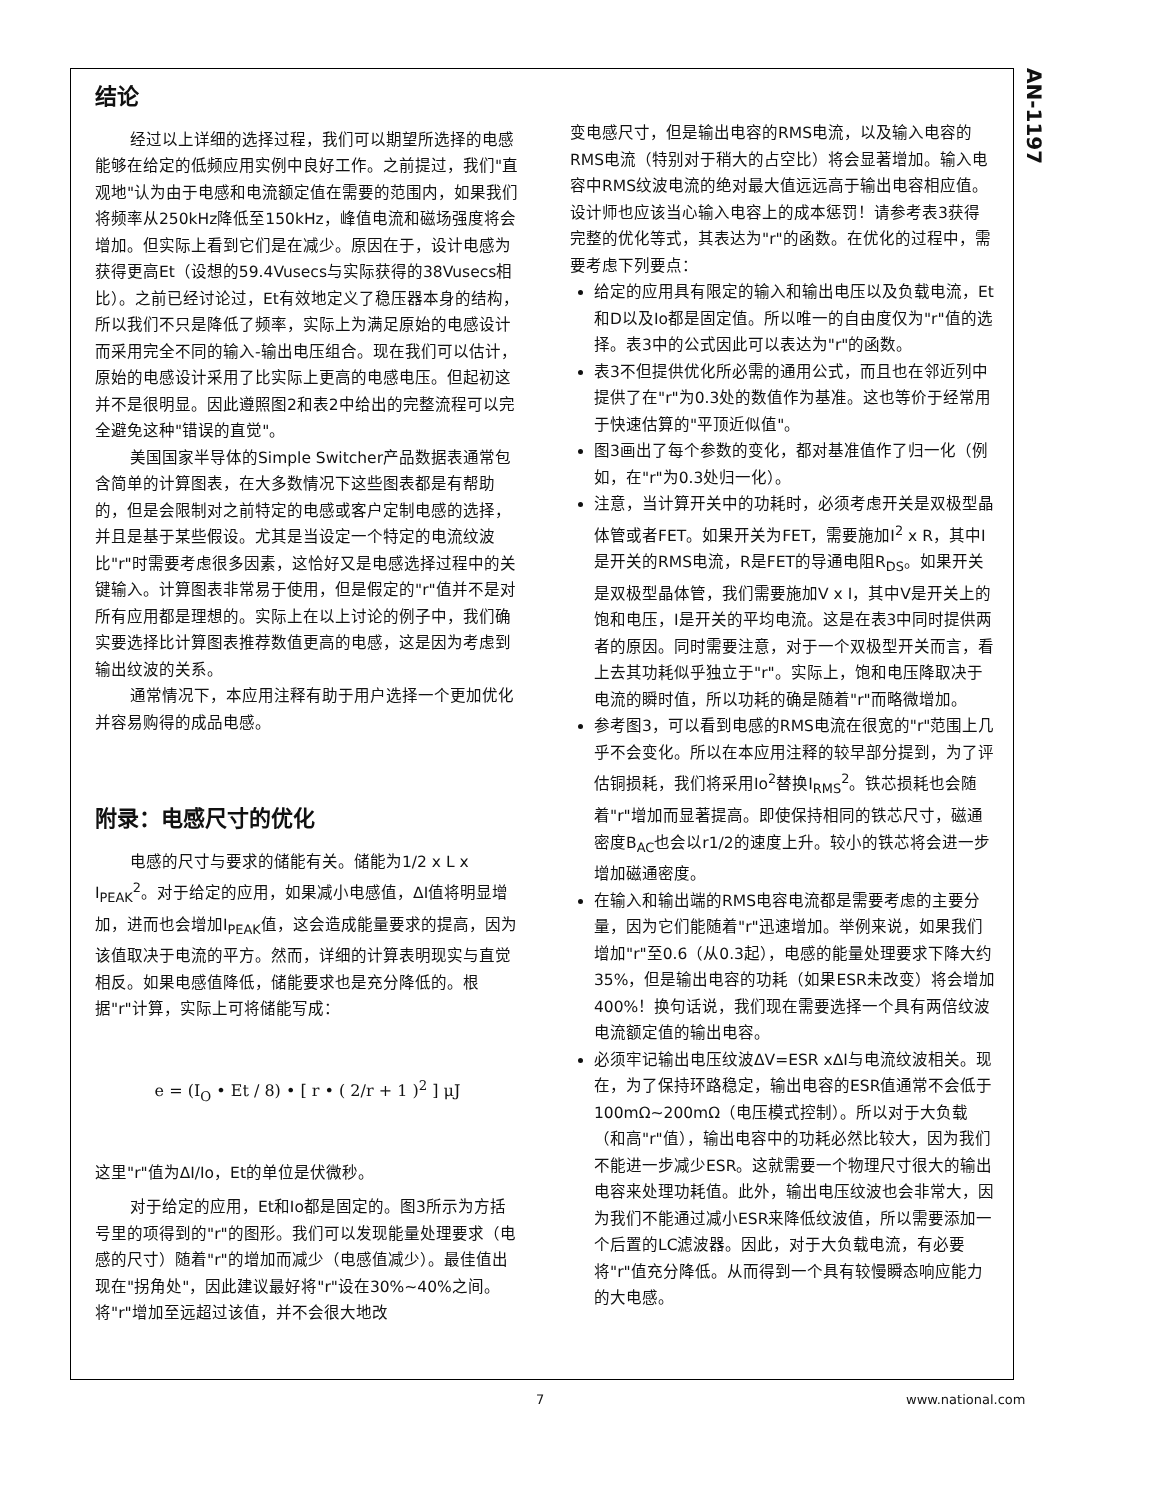AN-1197
结论
经过以上详细的选择过程，我们可以期望所选择的电感能够在给定的低频应用实例中良好工作。之前提过，我们"直观地"认为由于电感和电流额定值在需要的范围内，如果我们将频率从250kHz降低至150kHz，峰值电流和磁场强度将会增加。但实际上看到它们是在减少。原因在于，设计电感为获得更高Et（设想的59.4Vusecs与实际获得的38Vusecs相比）。之前已经讨论过，Et有效地定义了稳压器本身的结构，所以我们不只是降低了频率，实际上为满足原始的电感设计而采用完全不同的输入-输出电压组合。现在我们可以估计，原始的电感设计采用了比实际上更高的电感电压。但起初这并不是很明显。因此遵照图2和表2中给出的完整流程可以完全避免这种"错误的直觉"。
美国国家半导体的Simple Switcher产品数据表通常包含简单的计算图表，在大多数情况下这些图表都是有帮助的，但是会限制对之前特定的电感或客户定制电感的选择，并且是基于某些假设。尤其是当设定一个特定的电流纹波比"r"时需要考虑很多因素，这恰好又是电感选择过程中的关键输入。计算图表非常易于使用，但是假定的"r"值并不是对所有应用都是理想的。实际上在以上讨论的例子中，我们确实要选择比计算图表推荐数值更高的电感，这是因为考虑到输出纹波的关系。
通常情况下，本应用注释有助于用户选择一个更加优化并容易购得的成品电感。
附录：电感尺寸的优化
电感的尺寸与要求的储能有关。储能为1/2 x L x I<sub>PEAK</sub><sup>2</sup>。对于给定的应用，如果减小电感值，ΔI值将明显增加，进而也会增加I<sub>PEAK</sub>值，这会造成能量要求的提高，因为该值取决于电流的平方。然而，详细的计算表明现实与直觉相反。如果电感值降低，储能要求也是充分降低的。根据"r"计算，实际上可将储能写成：
e = (I<sub>O</sub> • Et / 8) • [ r • ( 2/r + 1 )<sup>2</sup> ] μJ
这里"r"值为ΔI/Io，Et的单位是伏微秒。
对于给定的应用，Et和Io都是固定的。图3所示为方括号里的项得到的"r"的图形。我们可以发现能量处理要求（电感的尺寸）随着"r"的增加而减少（电感值减少）。最佳值出现在"拐角处"，因此建议最好将"r"设在30%~40%之间。将"r"增加至远超过该值，并不会很大地改
变电感尺寸，但是输出电容的RMS电流，以及输入电容的RMS电流（特别对于稍大的占空比）将会显著增加。输入电容中RMS纹波电流的绝对最大值远远高于输出电容相应值。设计师也应该当心输入电容上的成本惩罚！请参考表3获得完整的优化等式，其表达为"r"的函数。在优化的过程中，需要考虑下列要点：
给定的应用具有限定的输入和输出电压以及负载电流，Et和D以及Io都是固定值。所以唯一的自由度仅为"r"值的选择。表3中的公式因此可以表达为"r"的函数。
表3不但提供优化所必需的通用公式，而且也在邻近列中提供了在"r"为0.3处的数值作为基准。这也等价于经常用于快速估算的"平顶近似值"。
图3画出了每个参数的变化，都对基准值作了归一化（例如，在"r"为0.3处归一化）。
注意，当计算开关中的功耗时，必须考虑开关是双极型晶体管或者FET。如果开关为FET，需要施加I<sup>2</sup> x R，其中I是开关的RMS电流，R是FET的导通电阻R<sub>DS</sub>。如果开关是双极型晶体管，我们需要施加V x I，其中V是开关上的饱和电压，I是开关的平均电流。这是在表3中同时提供两者的原因。同时需要注意，对于一个双极型开关而言，看上去其功耗似乎独立于"r"。实际上，饱和电压降取决于电流的瞬时值，所以功耗的确是随着"r"而略微增加。
参考图3，可以看到电感的RMS电流在很宽的"r"范围上几乎不会变化。所以在本应用注释的较早部分提到，为了评估铜损耗，我们将采用Io<sup>2</sup>替换I<sub>RMS</sub><sup>2</sup>。铁芯损耗也会随着"r"增加而显著提高。即使保持相同的铁芯尺寸，磁通密度B<sub>AC</sub>也会以r1/2的速度上升。较小的铁芯将会进一步增加磁通密度。
在输入和输出端的RMS电容电流都是需要考虑的主要分量，因为它们能随着"r"迅速增加。举例来说，如果我们增加"r"至0.6（从0.3起），电感的能量处理要求下降大约35%，但是输出电容的功耗（如果ESR未改变）将会增加400%！换句话说，我们现在需要选择一个具有两倍纹波电流额定值的输出电容。
必须牢记输出电压纹波ΔV=ESR xΔI与电流纹波相关。现在，为了保持环路稳定，输出电容的ESR值通常不会低于100mΩ~200mΩ（电压模式控制）。所以对于大负载（和高"r"值），输出电容中的功耗必然比较大，因为我们不能进一步减少ESR。这就需要一个物理尺寸很大的输出电容来处理功耗值。此外，输出电压纹波也会非常大，因为我们不能通过减小ESR来降低纹波值，所以需要添加一个后置的LC滤波器。因此，对于大负载电流，有必要将"r"值充分降低。从而得到一个具有较慢瞬态响应能力的大电感。
7 www.national.com